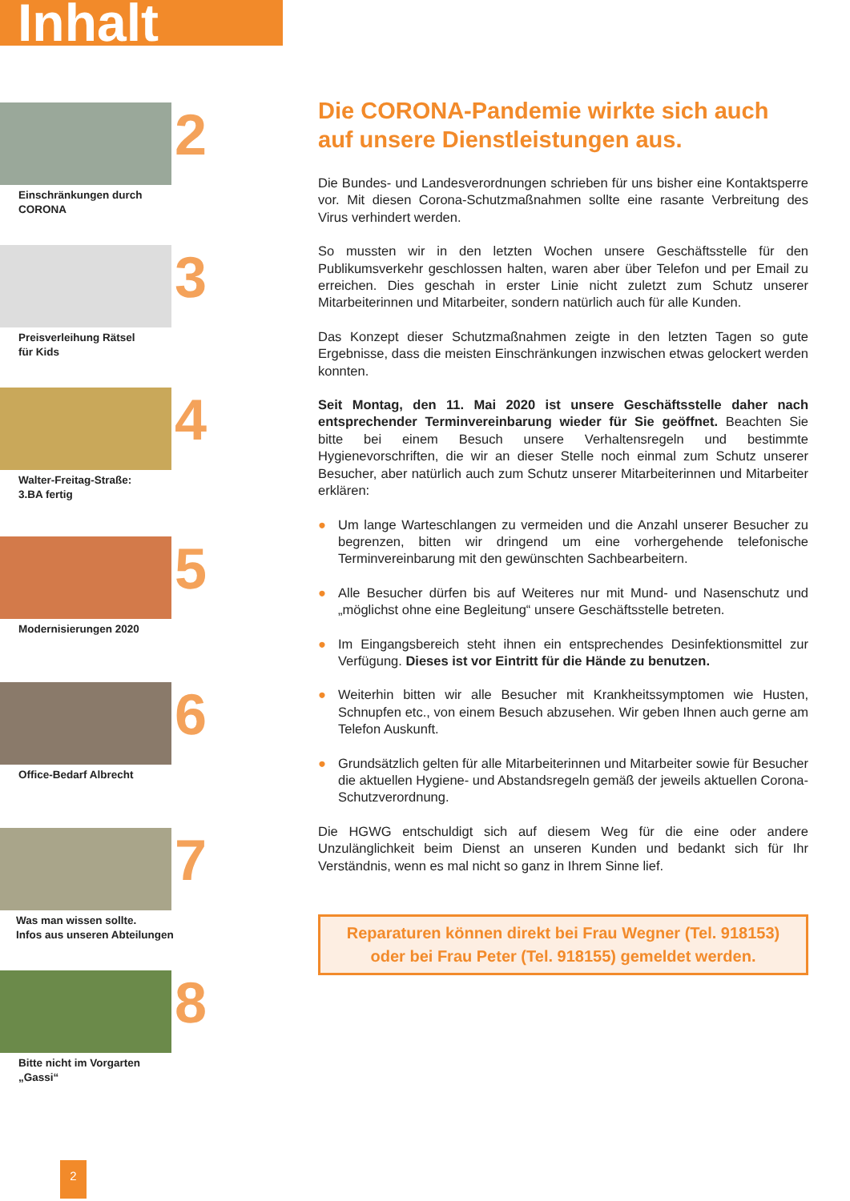Inhalt
2
Einschränkungen durch
CORONA
3
Preisverleihung Rätsel
für Kids
4
Walter-Freitag-Straße:
3.BA fertig
5
Modernisierungen 2020
6
Office-Bedarf Albrecht
7
Was man wissen sollte.
Infos aus unseren Abteilungen
8
Bitte nicht im Vorgarten
„Gassi“
Die CORONA-Pandemie wirkte sich auch auf unsere Dienstleistungen aus.
Die Bundes- und Landesverordnungen schrieben für uns bisher eine Kontaktsperre vor. Mit diesen Corona-Schutzmaßnahmen sollte eine rasante Verbreitung des Virus verhindert werden.
So mussten wir in den letzten Wochen unsere Geschäftsstelle für den Publikumsverkehr geschlossen halten, waren aber über Telefon und per Email zu erreichen. Dies geschah in erster Linie nicht zuletzt zum Schutz unserer Mitarbeiterinnen und Mitarbeiter, sondern natürlich auch für alle Kunden.
Das Konzept dieser Schutzmaßnahmen zeigte in den letzten Tagen so gute Ergebnisse, dass die meisten Einschränkungen inzwischen etwas gelockert werden konnten.
Seit Montag, den 11. Mai 2020 ist unsere Geschäftsstelle daher nach entsprechender Terminvereinbarung wieder für Sie geöffnet. Beachten Sie bitte bei einem Besuch unsere Verhaltensregeln und bestimmte Hygienevorschriften, die wir an dieser Stelle noch einmal zum Schutz unserer Besucher, aber natürlich auch zum Schutz unserer Mitarbeiterinnen und Mitarbeiter erklären:
● Um lange Warteschlangen zu vermeiden und die Anzahl unserer Besucher zu begrenzen, bitten wir dringend um eine vorhergehende telefonische Terminvereinbarung mit den gewünschten Sachbearbeitern.
● Alle Besucher dürfen bis auf Weiteres nur mit Mund- und Nasenschutz und „möglichst ohne eine Begleitung“ unsere Geschäftsstelle betreten.
● Im Eingangsbereich steht ihnen ein entsprechendes Desinfektionsmittel zur Verfügung. Dieses ist vor Eintritt für die Hände zu benutzen.
● Weiterhin bitten wir alle Besucher mit Krankheitssymptomen wie Husten, Schnupfen etc., von einem Besuch abzusehen. Wir geben Ihnen auch gerne am Telefon Auskunft.
● Grundsätzlich gelten für alle Mitarbeiterinnen und Mitarbeiter sowie für Besucher die aktuellen Hygiene- und Abstandsregeln gemäß der jeweils aktuellen Corona-Schutzverordnung.
Die HGWG entschuldigt sich auf diesem Weg für die eine oder andere Unzulänglichkeit beim Dienst an unseren Kunden und bedankt sich für Ihr Verständnis, wenn es mal nicht so ganz in Ihrem Sinne lief.
Reparaturen können direkt bei Frau Wegner (Tel. 918153) oder bei Frau Peter (Tel. 918155) gemeldet werden.
2